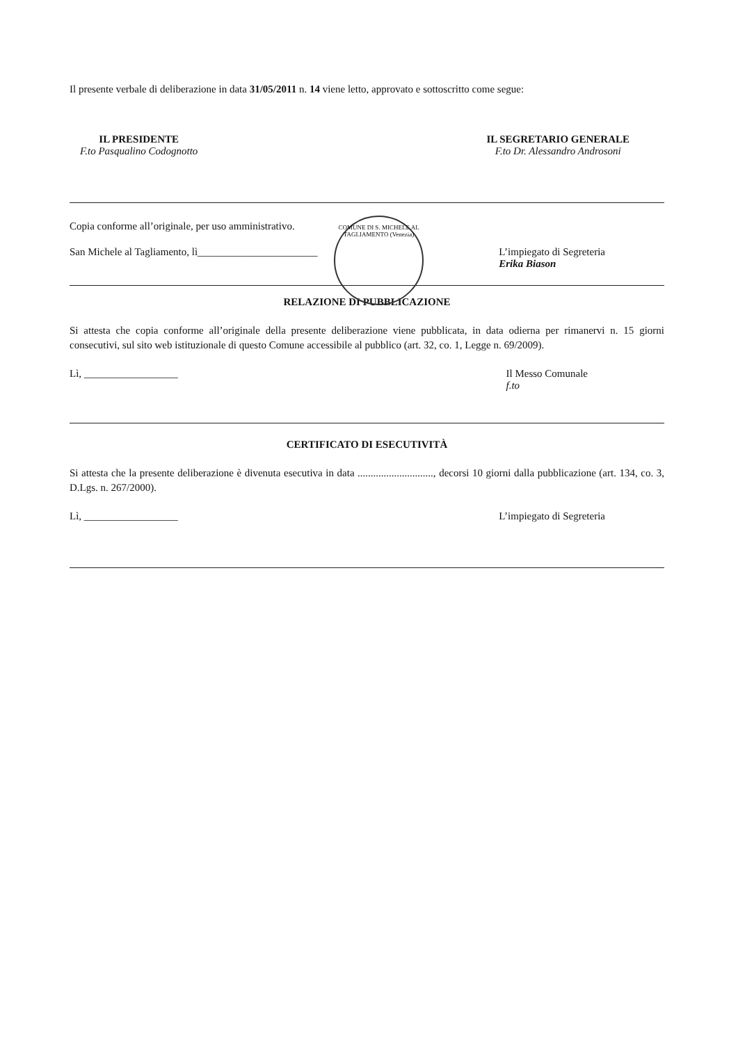Il presente verbale di deliberazione in data 31/05/2011 n. 14 viene letto, approvato e sottoscritto come segue:
IL PRESIDENTE
F.to Pasqualino Codognotto
IL SEGRETARIO GENERALE
F.to Dr. Alessandro Androsoni
Copia conforme all’originale, per uso amministrativo.
San Michele al Tagliamento, lì_______________________ L’impiegato di Segreteria
Erika Biason
RELAZIONE DI PUBBLICAZIONE
Si attesta che copia conforme all’originale della presente deliberazione viene pubblicata, in data odierna per rimanervi n. 15 giorni consecutivi, sul sito web istituzionale di questo Comune accessibile al pubblico (art. 32, co. 1, Legge n. 69/2009).
Lì, __________________ Il Messo Comunale
f.to
CERTIFICATO DI ESECUTIVITÀ
Si attesta che la presente deliberazione è divenuta esecutiva in data ............................., decorsi 10 giorni dalla pubblicazione (art. 134, co. 3, D.Lgs. n. 267/2000).
Lì, __________________ L’impiegato di Segreteria
COMUNE DI S. MICHELE AL TAGLIAMENTO (Venezia)